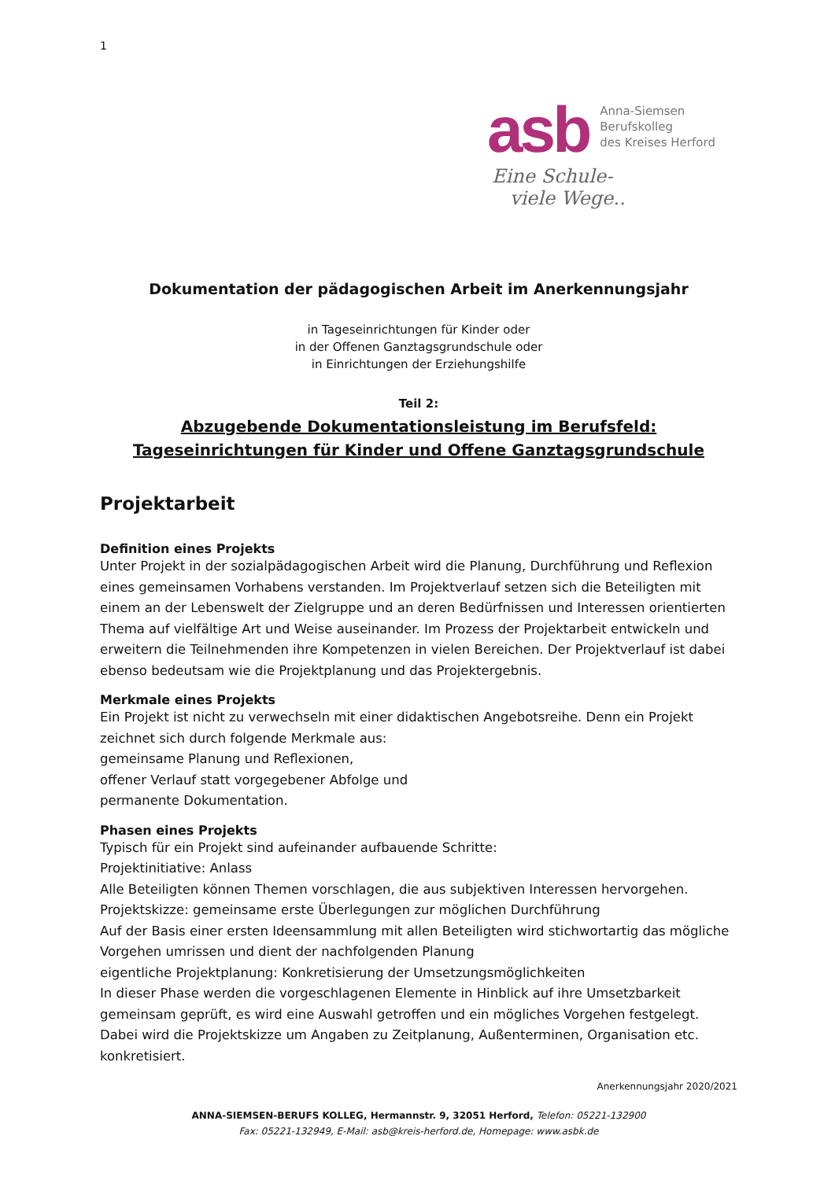1
asb
Anna-Siemsen
Berufskolleg
des Kreises Herford
Eine Schule-
viele Wege..
Dokumentation der pädagogischen Arbeit im Anerkennungsjahr
in Tageseinrichtungen für Kinder oder
in der Offenen Ganztagsgrundschule oder
in Einrichtungen der Erziehungshilfe
Teil 2:
Abzugebende Dokumentationsleistung im Berufsfeld:
Tageseinrichtungen für Kinder und Offene Ganztagsgrundschule
Projektarbeit
Definition eines Projekts
Unter Projekt in der sozialpädagogischen Arbeit wird die Planung, Durchführung und Reflexion eines gemeinsamen Vorhabens verstanden. Im Projektverlauf setzen sich die Beteiligten mit einem an der Lebenswelt der Zielgruppe und an deren Bedürfnissen und Interessen orientierten Thema auf vielfältige Art und Weise auseinander. Im Prozess der Projektarbeit entwickeln und erweitern die Teilnehmenden ihre Kompetenzen in vielen Bereichen. Der Projektverlauf ist dabei ebenso bedeutsam wie die Projektplanung und das Projektergebnis.
Merkmale eines Projekts
Ein Projekt ist nicht zu verwechseln mit einer didaktischen Angebotsreihe. Denn ein Projekt zeichnet sich durch folgende Merkmale aus:
gemeinsame Planung und Reflexionen,
offener Verlauf statt vorgegebener Abfolge und
permanente Dokumentation.
Phasen eines Projekts
Typisch für ein Projekt sind aufeinander aufbauende Schritte:
Projektinitiative: Anlass
Alle Beteiligten können Themen vorschlagen, die aus subjektiven Interessen hervorgehen.
Projektskizze: gemeinsame erste Überlegungen zur möglichen Durchführung
Auf der Basis einer ersten Ideensammlung mit allen Beteiligten wird stichwortartig das mögliche Vorgehen umrissen und dient der nachfolgenden Planung
eigentliche Projektplanung: Konkretisierung der Umsetzungsmöglichkeiten
In dieser Phase werden die vorgeschlagenen Elemente in Hinblick auf ihre Umsetzbarkeit gemeinsam geprüft, es wird eine Auswahl getroffen und ein mögliches Vorgehen festgelegt. Dabei wird die Projektskizze um Angaben zu Zeitplanung, Außenterminen, Organisation etc. konkretisiert.
Anerkennungsjahr 2020/2021
ANNA-SIEMSEN-BERUFS KOLLEG, Hermannstr. 9, 32051 Herford, Telefon: 05221-132900
Fax: 05221-132949, E-Mail: asb@kreis-herford.de, Homepage: www.asbk.de